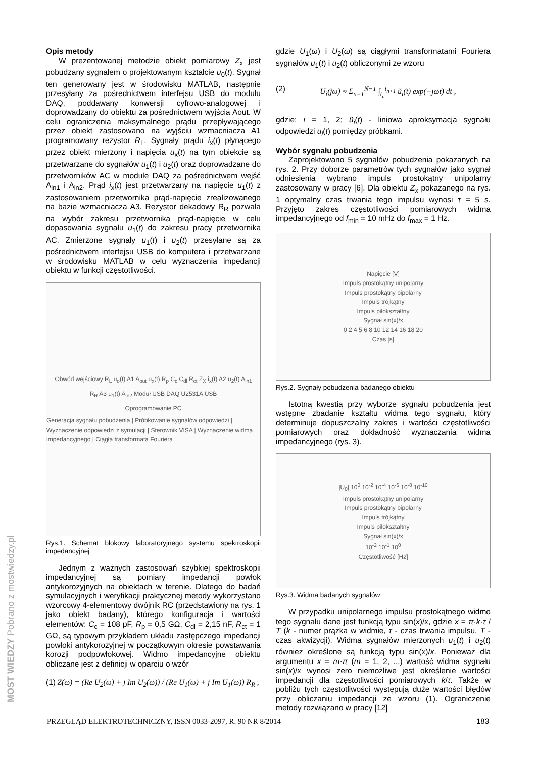Opis metody
W prezentowanej metodzie obiekt pomiarowy Z<sub>x</sub> jest pobudzany sygnałem o projektowanym kształcie u<sub>0</sub>(t). Sygnał ten generowany jest w środowisku MATLAB, następnie przesyłany za pośrednictwem interfejsu USB do modułu DAQ, poddawany konwersji cyfrowo-analogowej i doprowadzany do obiektu za pośrednictwem wyjścia Aout. W celu ograniczenia maksymalnego prądu przepływającego przez obiekt zastosowano na wyjściu wzmacniacza A1 programowany rezystor R<sub>L</sub>. Sygnały prądu i<sub>x</sub>(t) płynącego przez obiekt mierzony i napięcia u<sub>x</sub>(t) na tym obiekcie są przetwarzane do sygnałów u<sub>1</sub>(t) i u<sub>2</sub>(t) oraz doprowadzane do przetworników AC w module DAQ za pośrednictwem wejść A<sub>in1</sub> i A<sub>in2</sub>. Prąd i<sub>x</sub>(t) jest przetwarzany na napięcie u<sub>1</sub>(t) z zastosowaniem przetwornika prąd-napięcie zrealizowanego na bazie wzmacniacza A3. Rezystor dekadowy R<sub>R</sub> pozwala na wybór zakresu przetwornika prąd-napięcie w celu dopasowania sygnału u<sub>1</sub>(t) do zakresu pracy przetwornika AC. Zmierzone sygnały u<sub>1</sub>(t) i u<sub>2</sub>(t) przesyłane są za pośrednictwem interfejsu USB do komputera i przetwarzane w środowisku MATLAB w celu wyznaczenia impedancji obiektu w funkcji częstotliwości.
Obwód wejściowy R<sub>L</sub> u<sub>o</sub>(t) A1 A<sub>out</sub> u<sub>x</sub>(t) R<sub>p</sub> C<sub>c</sub> C<sub>dl</sub> R<sub>ct</sub> Z<sub>X</sub> i<sub>x</sub>(t) A2 u<sub>2</sub>(t) A<sub>in1</sub>
R<sub>R</sub> A3 u<sub>1</sub>(t) A<sub>in2</sub> Moduł USB DAQ U2531A USB
Oprogramowanie PC
Generacja sygnału pobudzenia | Próbkowanie sygnałów odpowiedzi | Wyznaczenie odpowiedzi z symulacji | Sterownik VISA | Wyznaczenie widma impedancyjnego | Ciągła transformata Fouriera
Rys.1. Schemat blokowy laboratoryjnego systemu spektroskopii impedancyjnej
Jednym z ważnych zastosowań szybkiej spektroskopii impedancyjnej są pomiary impedancji powłok antykorozyjnych na obiektach w terenie. Dlatego do badań symulacyjnych i weryfikacji praktycznej metody wykorzystano wzorcowy 4-elementowy dwójnik RC (przedstawiony na rys. 1 jako obiekt badany), którego konfiguracja i wartości elementów: C<sub>c</sub> = 108 pF, R<sub>p</sub> = 0,5 GΩ, C<sub>dl</sub> = 2,15 nF, R<sub>ct</sub> = 1 GΩ, są typowym przykładem układu zastępczego impedancji powłoki antykorozyjnej w początkowym okresie powstawania korozji podpowłokowej. Widmo impedancyjne obiektu obliczane jest z definicji w oparciu o wzór
(1) Z(ω) = (Re U<sub>2</sub>(ω) + j Im U<sub>2</sub>(ω)) / (Re U<sub>1</sub>(ω) + j Im U<sub>1</sub>(ω)) R<sub>R</sub> ,
gdzie U<sub>1</sub>(ω) i U<sub>2</sub>(ω) są ciągłymi transformatami Fouriera sygnałów u<sub>1</sub>(t) i u<sub>2</sub>(t) obliczonymi ze wzoru
(2) U<sub>i</sub>(jω) ≈ Σ<sub>n=1</sub><sup>N−1</sup> ∫<sub>t<sub>n</sub></sub><sup>t<sub>n+1</sub></sup> ũ<sub>i</sub>(t) exp(−jωt) dt ,
gdzie: i = 1, 2; ũ<sub>i</sub>(t) - liniowa aproksymacja sygnału odpowiedzi u<sub>i</sub>(t) pomiędzy próbkami.
Wybór sygnału pobudzenia
Zaprojektowano 5 sygnałów pobudzenia pokazanych na rys. 2. Przy doborze parametrów tych sygnałów jako sygnał odniesienia wybrano impuls prostokątny unipolarny zastosowany w pracy [6]. Dla obiektu Z<sub>x</sub> pokazanego na rys. 1 optymalny czas trwania tego impulsu wynosi τ = 5 s. Przyjęto zakres częstotliwości pomiarowych widma impedancyjnego od f<sub>min</sub> = 10 mHz do f<sub>max</sub> = 1 Hz.
Napięcie [V]
Impuls prostokątny unipolarny
Impuls prostokątny bipolarny
Impuls trójkątny
Impuls piłokształtny
Sygnał sin(x)/x
0 2 4 5 6 8 10 12 14 16 18 20
Czas [s]
Rys.2. Sygnały pobudzenia badanego obiektu
Istotną kwestią przy wyborze sygnału pobudzenia jest wstępne zbadanie kształtu widma tego sygnału, który determinuje dopuszczalny zakres i wartości częstotliwości pomiarowych oraz dokładność wyznaczania widma impedancyjnego (rys. 3).
|U<sub>0</sub>| 10<sup>0</sup> 10<sup>-2</sup> 10<sup>-4</sup> 10<sup>-6</sup> 10<sup>-8</sup> 10<sup>-10</sup>
Impuls prostokątny unipolarny
Impuls prostokątny bipolarny
Impuls trójkątny
Impuls piłokształtny
Sygnał sin(x)/x
10<sup>-2</sup> 10<sup>-1</sup> 10<sup>0</sup>
Częstotliwość [Hz]
Rys.3. Widma badanych sygnałów
W przypadku unipolarnego impulsu prostokątnego widmo tego sygnału dane jest funkcją typu sin(x)/x, gdzie x = π·k·τ / T (k - numer prążka w widmie, τ - czas trwania impulsu, T - czas akwizycji). Widma sygnałów mierzonych u<sub>1</sub>(t) i u<sub>2</sub>(t) również określone są funkcją typu sin(x)/x. Ponieważ dla argumentu x = m·π (m = 1, 2, ...) wartość widma sygnału sin(x)/x wynosi zero niemożliwe jest określenie wartości impedancji dla częstotliwości pomiarowych k/τ. Także w pobliżu tych częstotliwości występują duże wartości błędów przy obliczaniu impedancji ze wzoru (1). Ograniczenie metody rozwiązano w pracy [12]
PRZEGLĄD ELEKTROTECHNICZNY, ISSN 0033-2097, R. 90 NR 8/2014 183
MOST WIEDZY Pobrano z mostwiedzy.pl